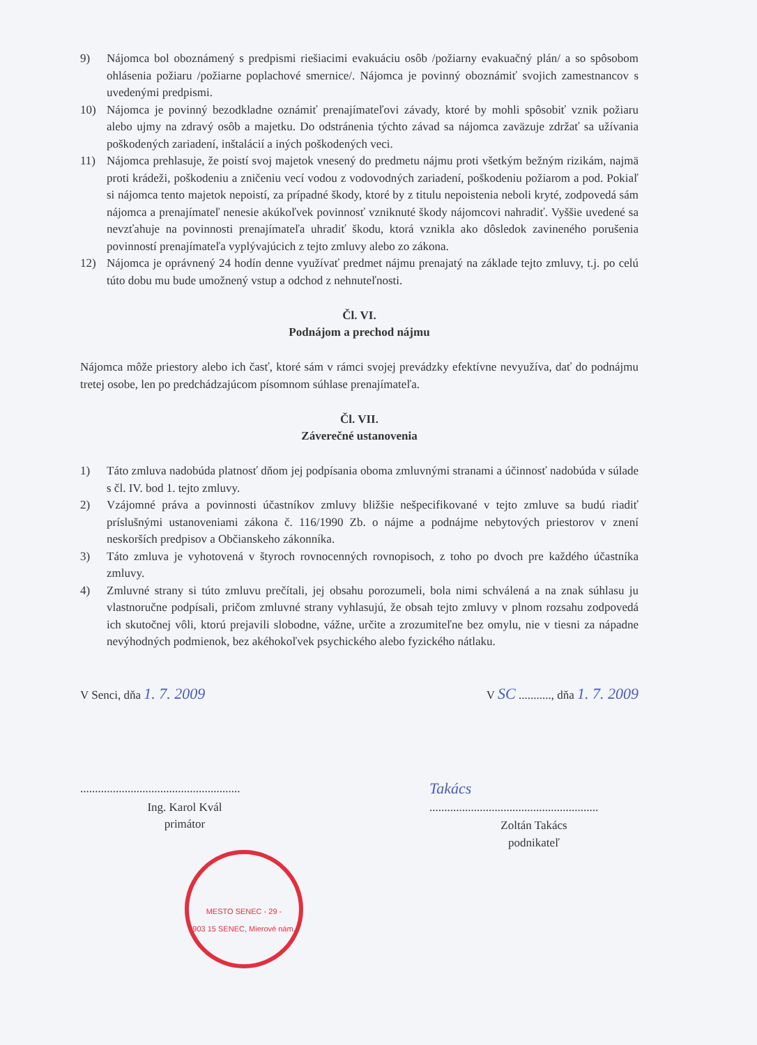9) Nájomca bol oboznámený s predpismi riešiacimi evakuáciu osôb /požiarny evakuačný plán/ a so spôsobom ohlásenia požiaru /požiarne poplachové smernice/. Nájomca je povinný oboznámiť svojich zamestnancov s uvedenými predpismi.
10) Nájomca je povinný bezodkladne oznámiť prenajímateľovi závady, ktoré by mohli spôsobiť vznik požiaru alebo ujmy na zdravý osôb a majetku. Do odstránenia týchto závad sa nájomca zaväzuje zdržať sa užívania poškodených zariadení, inštalácií a iných poškodených veci.
11) Nájomca prehlasuje, že poistí svoj majetok vnesený do predmetu nájmu proti všetkým bežným rizikám, najmä proti krádeži, poškodeniu a zničeniu vecí vodou z vodovodných zariadení, poškodeniu požiarom a pod. Pokiaľ si nájomca tento majetok nepoistí, za prípadné škody, ktoré by z titulu nepoistenia neboli kryté, zodpovedá sám nájomca a prenajímateľ nenesie akúkoľvek povinnosť vzniknuté škody nájomcovi nahradiť. Vyššie uvedené sa nevzťahuje na povinnosti prenajímateľa uhradiť škodu, ktorá vznikla ako dôsledok zavineného porušenia povinností prenajímateľa vyplývajúcich z tejto zmluvy alebo zo zákona.
12) Nájomca je oprávnený 24 hodín denne využívať predmet nájmu prenajatý na základe tejto zmluvy, t.j. po celú túto dobu mu bude umožnený vstup a odchod z nehnuteľnosti.
Čl. VI.
Podnájom a prechod nájmu
Nájomca môže priestory alebo ich časť, ktoré sám v rámci svojej prevádzky efektívne nevyužíva, dať do podnájmu tretej osobe, len po predchádzajúcom písomnom súhlase prenajímateľa.
Čl. VII.
Záverečné ustanovenia
1) Táto zmluva nadobúda platnosť dňom jej podpísania oboma zmluvnými stranami a účinnosť nadobúda v súlade s čl. IV. bod 1. tejto zmluvy.
2) Vzájomné práva a povinnosti účastníkov zmluvy bližšie nešpecifikované v tejto zmluve sa budú riadiť príslušnými ustanoveniami zákona č. 116/1990 Zb. o nájme a podnájme nebytových priestorov v znení neskorších predpisov a Občianskeho zákonníka.
3) Táto zmluva je vyhotovená v štyroch rovnocenných rovnopisoch, z toho po dvoch pre každého účastníka zmluvy.
4) Zmluvné strany si túto zmluvu prečítali, jej obsahu porozumeli, bola nimi schválená a na znak súhlasu ju vlastnoručne podpísali, pričom zmluvné strany vyhlasujú, že obsah tejto zmluvy v plnom rozsahu zodpovedá ich skutočnej vôli, ktorú prejavili slobodne, vážne, určite a zrozumiteľne bez omylu, nie v tiesni za nápadne nevýhodných podmienok, bez akéhokoľvek psychického alebo fyzického nátlaku.
V Senci, dňa 1. 7. 2009 V SC ..........., dňa 1. 7. 2009
......................................................
Ing. Karol Kvál
primátor
Takács
.........................................................
Zoltán Takács
podnikateľ
MESTO SENEC - 29 -
903 15 SENEC, Mierové nám.